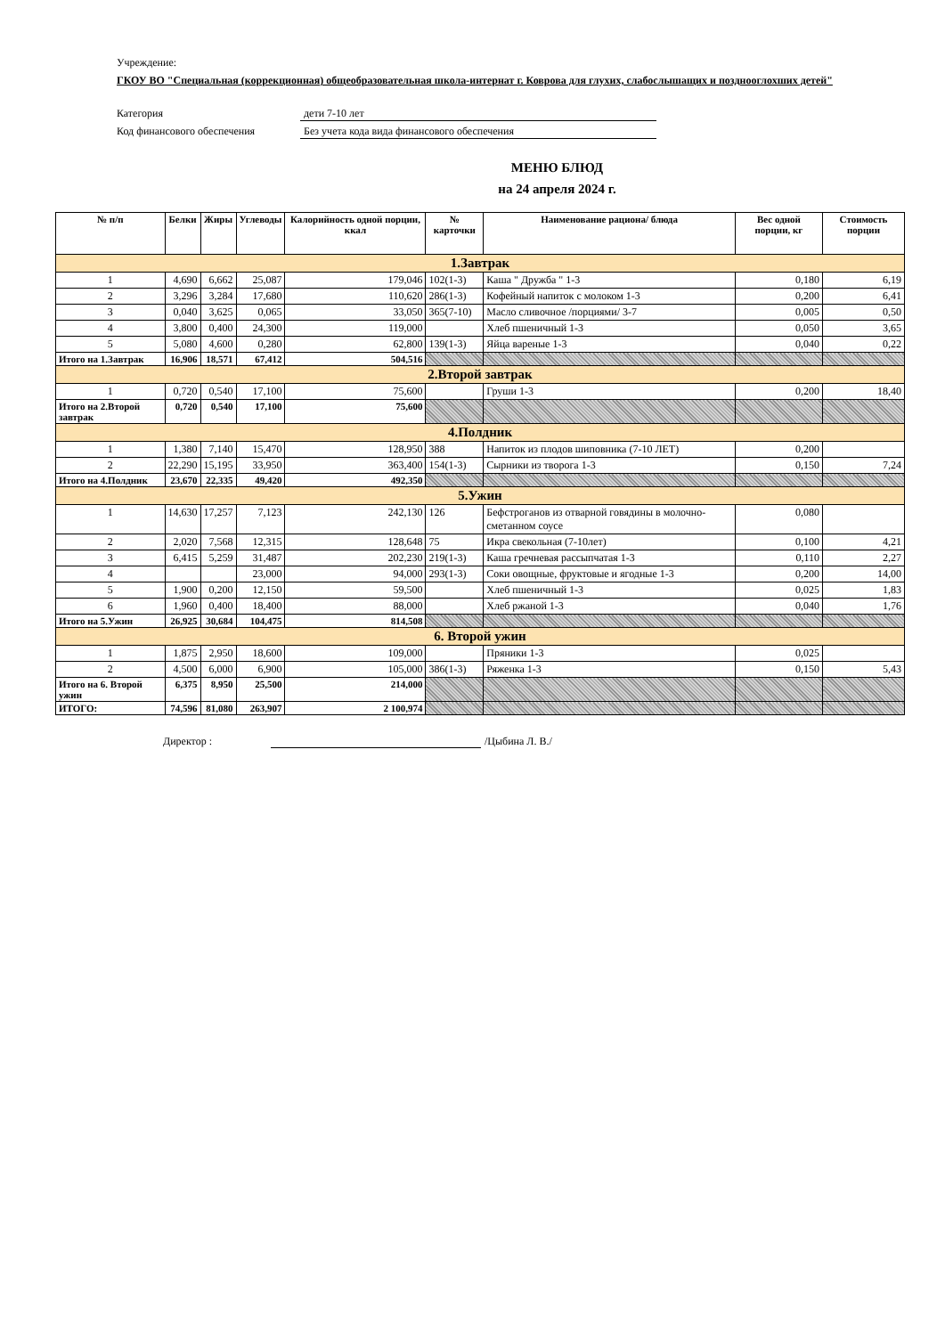Учреждение:
ГКОУ ВО "Специальная (коррекционная) общеобразовательная школа-интернат г. Коврова для глухих, слабослышащих и позднооглохших детей"
Категория дети 7-10 лет
Код финансового обеспечения Без учета кода вида финансового обеспечения
МЕНЮ БЛЮД
на 24 апреля 2024 г.
| № п/п | Белки | Жиры | Углеводы | Калорийность одной порции, ккал | № карточки | Наименование рациона/ блюда | Вес одной порции, кг | Стоимость порции |
| --- | --- | --- | --- | --- | --- | --- | --- | --- |
| 1.Завтрак | | | | | | | | |
| 1 | 4,690 | 6,662 | 25,087 | 179,046 | 102(1-3) | Каша " Дружба " 1-3 | 0,180 | 6,19 |
| 2 | 3,296 | 3,284 | 17,680 | 110,620 | 286(1-3) | Кофейный напиток с молоком 1-3 | 0,200 | 6,41 |
| 3 | 0,040 | 3,625 | 0,065 | 33,050 | 365(7-10) | Масло сливочное /порциями/ 3-7 | 0,005 | 0,50 |
| 4 | 3,800 | 0,400 | 24,300 | 119,000 | | Хлеб пшеничный 1-3 | 0,050 | 3,65 |
| 5 | 5,080 | 4,600 | 0,280 | 62,800 | 139(1-3) | Яйца вареные 1-3 | 0,040 | 0,22 |
| Итого на 1.Завтрак | 16,906 | 18,571 | 67,412 | 504,516 | | | | |
| 2.Второй завтрак | | | | | | | | |
| 1 | 0,720 | 0,540 | 17,100 | 75,600 | | Груши 1-3 | 0,200 | 18,40 |
| Итого на 2.Второй завтрак | 0,720 | 0,540 | 17,100 | 75,600 | | | | |
| 4.Полдник | | | | | | | | |
| 1 | 1,380 | 7,140 | 15,470 | 128,950 | 388 | Напиток из плодов шиповника (7-10 ЛЕТ) | 0,200 | |
| 2 | 22,290 | 15,195 | 33,950 | 363,400 | 154(1-3) | Сырники из творога 1-3 | 0,150 | 7,24 |
| Итого на 4.Полдник | 23,670 | 22,335 | 49,420 | 492,350 | | | | |
| 5.Ужин | | | | | | | | |
| 1 | 14,630 | 17,257 | 7,123 | 242,130 | 126 | Бефстроганов из отварной говядины в молочно-сметанном соусе | 0,080 | |
| 2 | 2,020 | 7,568 | 12,315 | 128,648 | 75 | Икра свекольная (7-10лет) | 0,100 | 4,21 |
| 3 | 6,415 | 5,259 | 31,487 | 202,230 | 219(1-3) | Каша гречневая рассыпчатая 1-3 | 0,110 | 2,27 |
| 4 | | | 23,000 | 94,000 | 293(1-3) | Соки овощные, фруктовые и ягодные 1-3 | 0,200 | 14,00 |
| 5 | 1,900 | 0,200 | 12,150 | 59,500 | | Хлеб пшеничный 1-3 | 0,025 | 1,83 |
| 6 | 1,960 | 0,400 | 18,400 | 88,000 | | Хлеб ржаной 1-3 | 0,040 | 1,76 |
| Итого на 5.Ужин | 26,925 | 30,684 | 104,475 | 814,508 | | | | |
| 6. Второй ужин | | | | | | | | |
| 1 | 1,875 | 2,950 | 18,600 | 109,000 | | Пряники 1-3 | 0,025 | |
| 2 | 4,500 | 6,000 | 6,900 | 105,000 | 386(1-3) | Ряженка 1-3 | 0,150 | 5,43 |
| Итого на 6. Второй ужин | 6,375 | 8,950 | 25,500 | 214,000 | | | | |
| ИТОГО: | 74,596 | 81,080 | 263,907 | 2 100,974 | | | | |
Директор : /Цыбина Л. В./